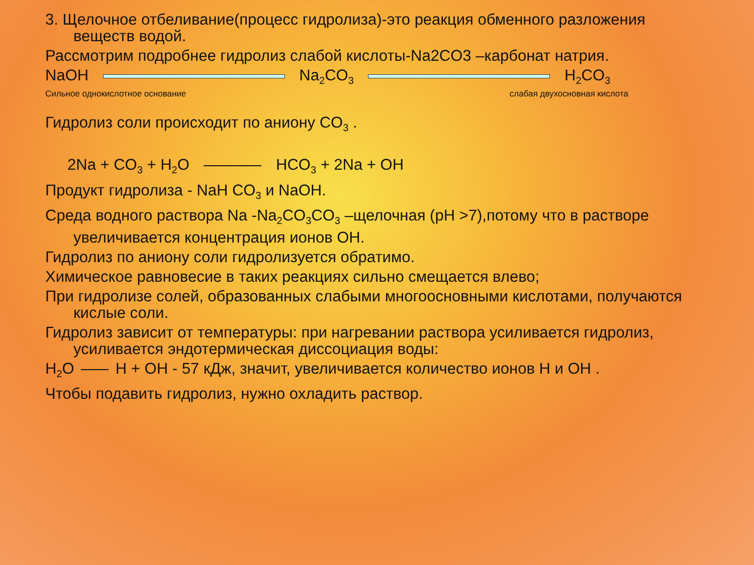3. Щелочное отбеливание(процесс гидролиза)-это реакция обменного разложения веществ водой.
Рассмотрим подробнее гидролиз слабой кислоты-Na2CO3 –карбонат натрия.
NaOH Na<sub>2</sub>CO<sub>3</sub> H<sub>2</sub>CO<sub>3</sub>
Сильное однокислотное основание слабая двухосновная кислота
Гидролиз соли происходит по аниону CO<sub>3</sub> .
2Na + CO<sub>3</sub> + H<sub>2</sub>O HCO<sub>3</sub> + 2Na + OH
Продукт гидролиза - NaH CO<sub>3</sub> и NaOH.
Среда водного раствора Na -Na<sub>2</sub>CO<sub>3</sub>CO<sub>3</sub> –щелочная (pH >7),потому что в растворе увеличивается концентрация ионов OH.
Гидролиз по аниону соли гидролизуется обратимо.
Химическое равновесие в таких реакциях сильно смещается влево;
При гидролизе солей, образованных слабыми многоосновными кислотами, получаются кислые соли.
Гидролиз зависит от температуры: при нагревании раствора усиливается гидролиз, усиливается эндотермическая диссоциация воды:
H<sub>2</sub>O H + OH - 57 кДж, значит, увеличивается количество ионов H и OH .
Чтобы подавить гидролиз, нужно охладить раствор.